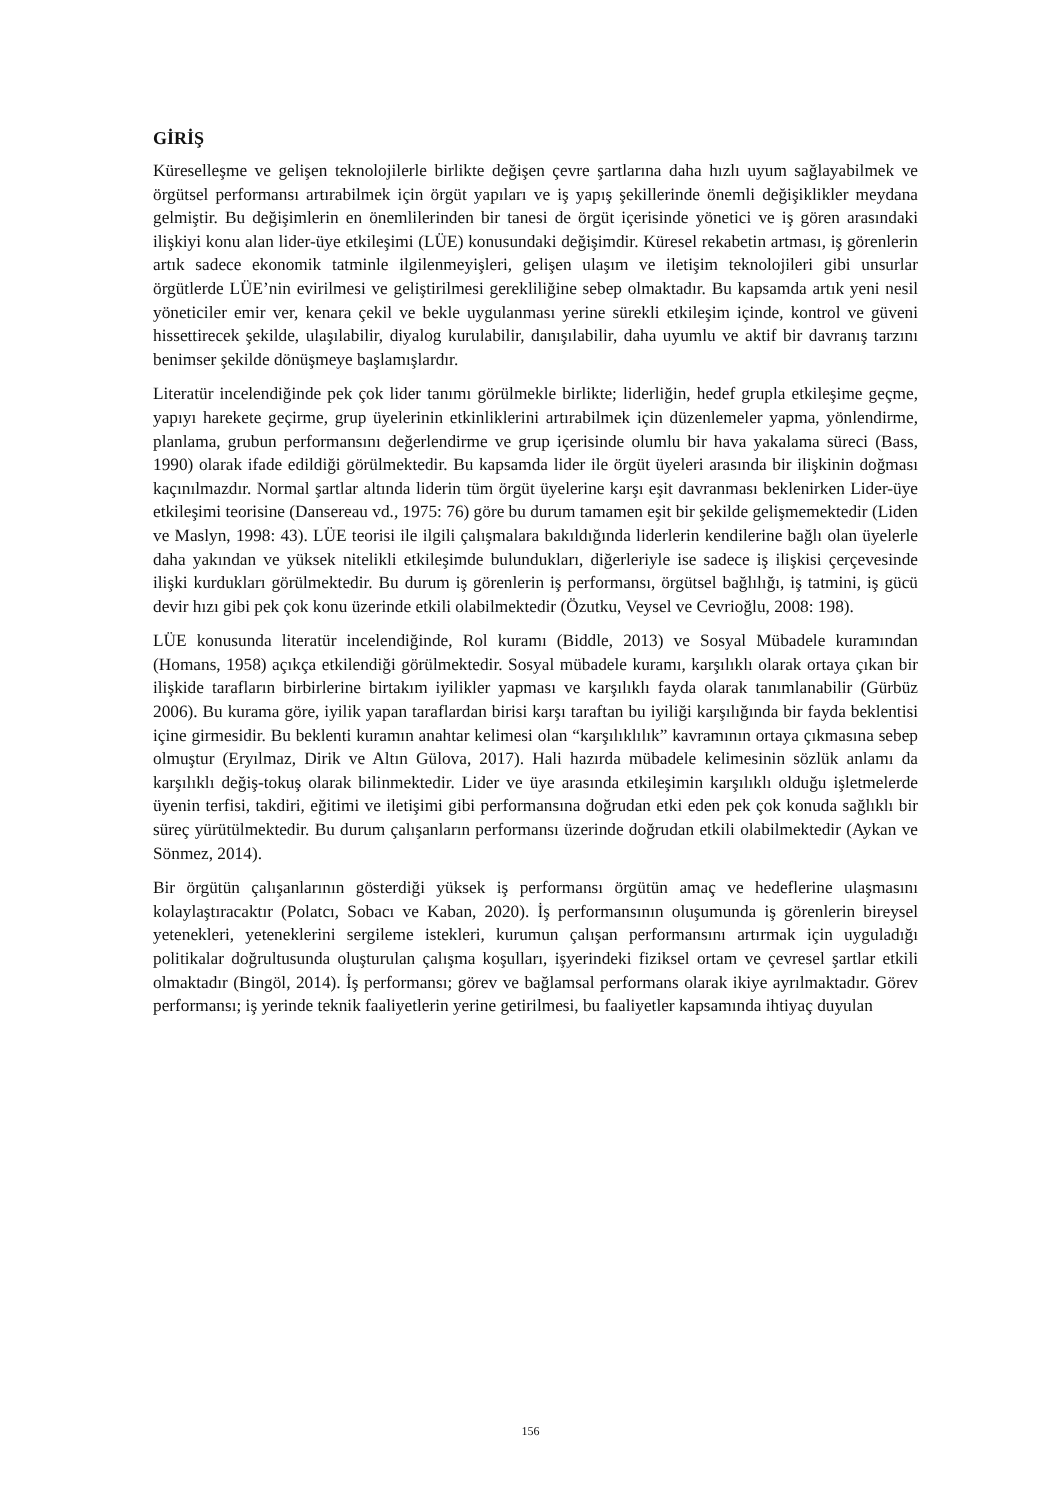GİRİŞ
Küreselleşme ve gelişen teknolojilerle birlikte değişen çevre şartlarına daha hızlı uyum sağlayabilmek ve örgütsel performansı artırabilmek için örgüt yapıları ve iş yapış şekillerinde önemli değişiklikler meydana gelmiştir. Bu değişimlerin en önemlilerinden bir tanesi de örgüt içerisinde yönetici ve iş gören arasındaki ilişkiyi konu alan lider-üye etkileşimi (LÜE) konusundaki değişimdir. Küresel rekabetin artması, iş görenlerin artık sadece ekonomik tatminle ilgilenmeyişleri, gelişen ulaşım ve iletişim teknolojileri gibi unsurlar örgütlerde LÜE’nin evirilmesi ve geliştirilmesi gerekliliğine sebep olmaktadır. Bu kapsamda artık yeni nesil yöneticiler emir ver, kenara çekil ve bekle uygulanması yerine sürekli etkileşim içinde, kontrol ve güveni hissettirecek şekilde, ulaşılabilir, diyalog kurulabilir, danışılabilir, daha uyumlu ve aktif bir davranış tarzını benimser şekilde dönüşmeye başlamışlardır.
Literatür incelendiğinde pek çok lider tanımı görülmekle birlikte; liderliğin, hedef grupla etkileşime geçme, yapıyı harekete geçirme, grup üyelerinin etkinliklerini artırabilmek için düzenlemeler yapma, yönlendirme, planlama, grubun performansını değerlendirme ve grup içerisinde olumlu bir hava yakalama süreci (Bass, 1990) olarak ifade edildiği görülmektedir. Bu kapsamda lider ile örgüt üyeleri arasında bir ilişkinin doğması kaçınılmazdır. Normal şartlar altında liderin tüm örgüt üyelerine karşı eşit davranması beklenirken Lider-üye etkileşimi teorisine (Dansereau vd., 1975: 76) göre bu durum tamamen eşit bir şekilde gelişmemektedir (Liden ve Maslyn, 1998: 43). LÜE teorisi ile ilgili çalışmalara bakıldığında liderlerin kendilerine bağlı olan üyelerle daha yakından ve yüksek nitelikli etkileşimde bulundukları, diğerleriyle ise sadece iş ilişkisi çerçevesinde ilişki kurdukları görülmektedir. Bu durum iş görenlerin iş performansı, örgütsel bağlılığı, iş tatmini, iş gücü devir hızı gibi pek çok konu üzerinde etkili olabilmektedir (Özutku, Veysel ve Cevrioğlu, 2008: 198).
LÜE konusunda literatür incelendiğinde, Rol kuramı (Biddle, 2013) ve Sosyal Mübadele kuramından (Homans, 1958) açıkça etkilendiği görülmektedir. Sosyal mübadele kuramı, karşılıklı olarak ortaya çıkan bir ilişkide tarafların birbirlerine birtakım iyilikler yapması ve karşılıklı fayda olarak tanımlanabilir (Gürbüz 2006). Bu kurama göre, iyilik yapan taraflardan birisi karşı taraftan bu iyiliği karşılığında bir fayda beklentisi içine girmesidir. Bu beklenti kuramın anahtar kelimesi olan “karşılıklılık” kavramının ortaya çıkmasına sebep olmuştur (Eryılmaz, Dirik ve Altın Gülova, 2017). Hali hazırda mübadele kelimesinin sözlük anlamı da karşılıklı değiş-tokuş olarak bilinmektedir. Lider ve üye arasında etkileşimin karşılıklı olduğu işletmelerde üyenin terfisi, takdiri, eğitimi ve iletişimi gibi performansına doğrudan etki eden pek çok konuda sağlıklı bir süreç yürütülmektedir. Bu durum çalışanların performansı üzerinde doğrudan etkili olabilmektedir (Aykan ve Sönmez, 2014).
Bir örgütün çalışanlarının gösterdiği yüksek iş performansı örgütün amaç ve hedeflerine ulaşmasını kolaylaştıracaktır (Polatcı, Sobacı ve Kaban, 2020). İş performansının oluşumunda iş görenlerin bireysel yetenekleri, yeteneklerini sergileme istekleri, kurumun çalışan performansını artırmak için uyguladığı politikalar doğrultusunda oluşturulan çalışma koşulları, işyerindeki fiziksel ortam ve çevresel şartlar etkili olmaktadır (Bingöl, 2014). İş performansı; görev ve bağlamsal performans olarak ikiye ayrılmaktadır. Görev performansı; iş yerinde teknik faaliyetlerin yerine getirilmesi, bu faaliyetler kapsamında ihtiyaç duyulan
156